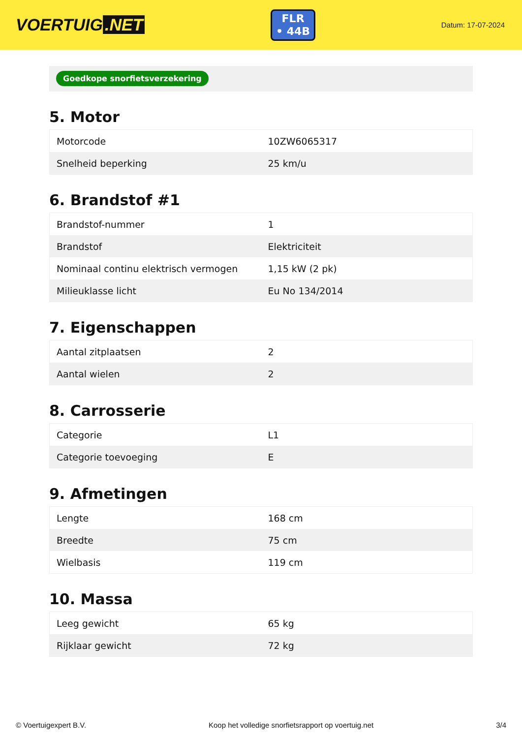VOERTUIG.NET
FLR
• 44B
Datum: 17-07-2024
Goedkope snorfietsverzekering
5. Motor
| Motorcode | 10ZW6065317 |
| Snelheid beperking | 25 km/u |
6. Brandstof #1
| Brandstof-nummer | 1 |
| Brandstof | Elektriciteit |
| Nominaal continu elektrisch vermogen | 1,15 kW (2 pk) |
| Milieuklasse licht | Eu No 134/2014 |
7. Eigenschappen
| Aantal zitplaatsen | 2 |
| Aantal wielen | 2 |
8. Carrosserie
| Categorie | L1 |
| Categorie toevoeging | E |
9. Afmetingen
| Lengte | 168 cm |
| Breedte | 75 cm |
| Wielbasis | 119 cm |
10. Massa
| Leeg gewicht | 65 kg |
| Rijklaar gewicht | 72 kg |
© Voertuigexpert B.V. Koop het volledige snorfietsrapport op voertuig.net 3/4